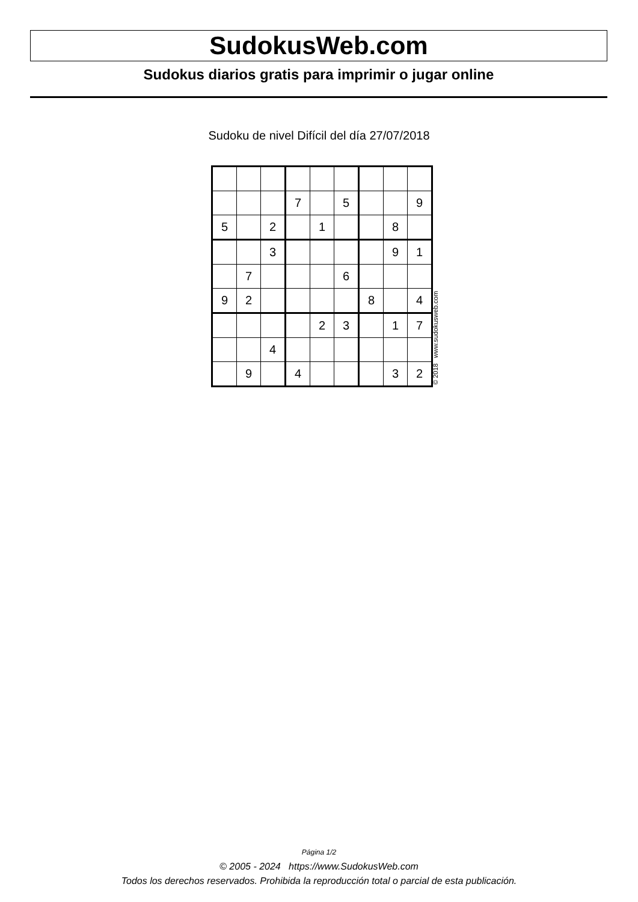SudokusWeb.com
Sudokus diarios gratis para imprimir o jugar online
Sudoku de nivel Difícil del día 27/07/2018
| | | | 7 | | 5 | | | 9 |
| 5 | | 2 | | 1 | | | 8 | |
| | | 3 | | | | | 9 | 1 |
| | 7 | | | | 6 | | | |
| 9 | 2 | | | | | 8 | | 4 |
| | | | | 2 | 3 | | 1 | 7 |
| | | 4 | | | | | | |
| | 9 | | 4 | | | | 3 | 2 |
© 2018 www.sudokusweb.com
Página 1/2
© 2005 - 2024 https://www.SudokusWeb.com
Todos los derechos reservados. Prohibida la reproducción total o parcial de esta publicación.